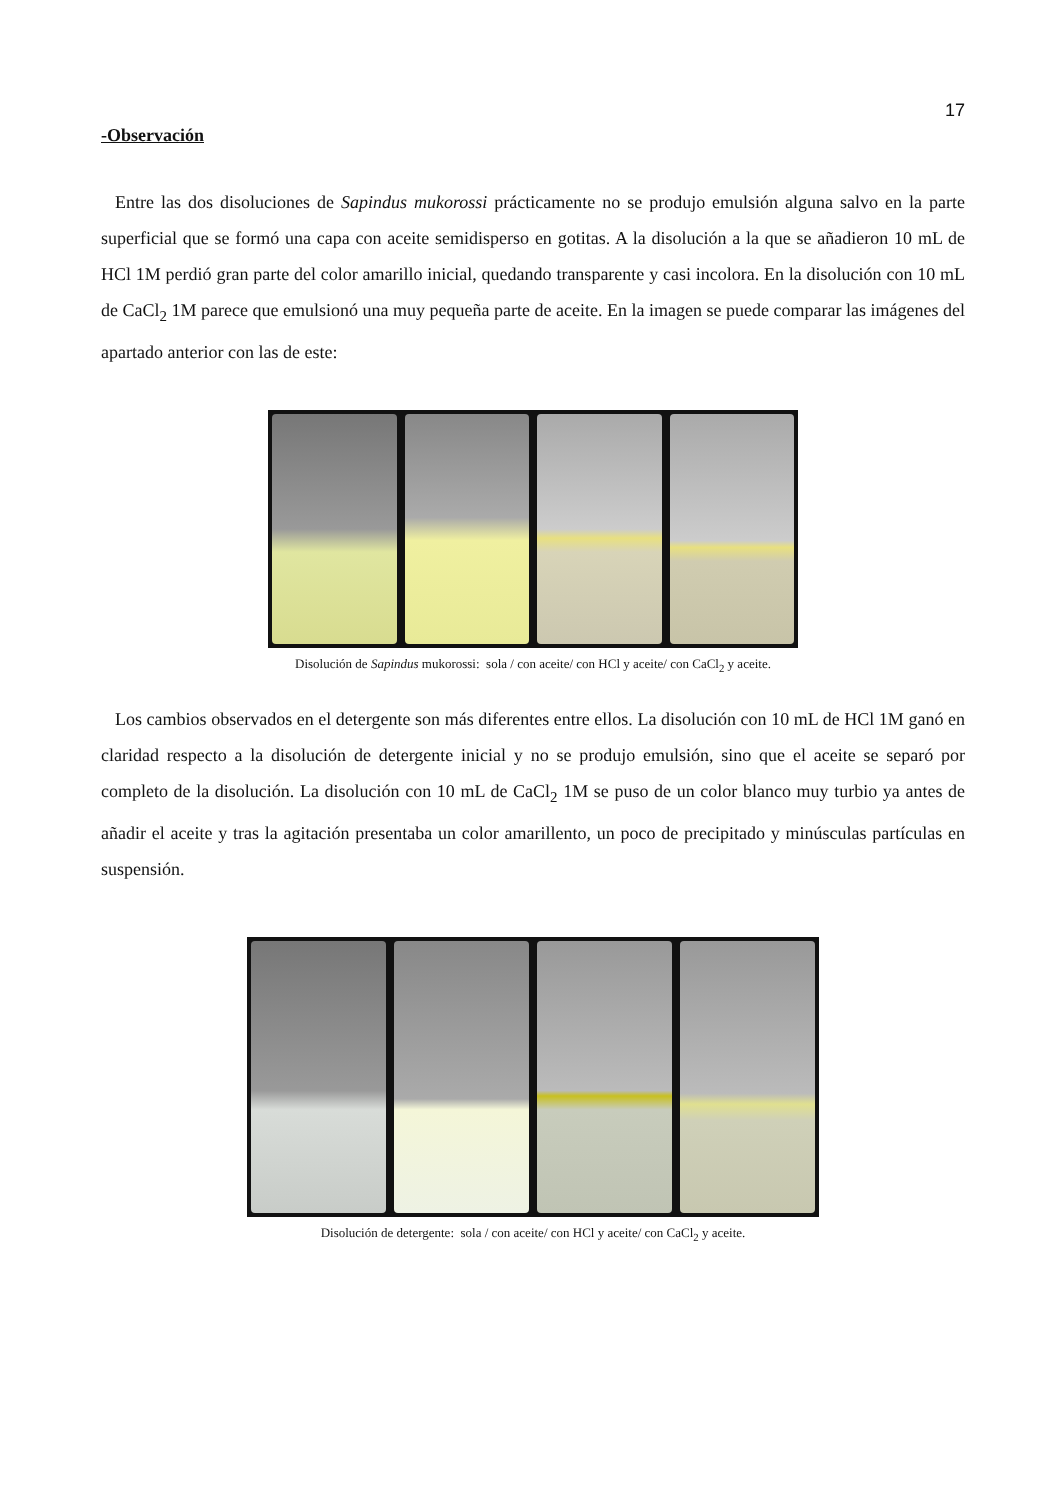17
-Observación
Entre las dos disoluciones de Sapindus mukorossi prácticamente no se produjo emulsión alguna salvo en la parte superficial que se formó una capa con aceite semidisperso en gotitas. A la disolución a la que se añadieron 10 mL de HCl 1M perdió gran parte del color amarillo inicial, quedando transparente y casi incolora. En la disolución con 10 mL de CaCl<sub>2</sub> 1M parece que emulsionó una muy pequeña parte de aceite. En la imagen se puede comparar las imágenes del apartado anterior con las de este:
Disolución de Sapindus mukorossi: sola / con aceite/ con HCl y aceite/ con CaCl<sub>2</sub> y aceite.
Los cambios observados en el detergente son más diferentes entre ellos. La disolución con 10 mL de HCl 1M ganó en claridad respecto a la disolución de detergente inicial y no se produjo emulsión, sino que el aceite se separó por completo de la disolución. La disolución con 10 mL de CaCl<sub>2</sub> 1M se puso de un color blanco muy turbio ya antes de añadir el aceite y tras la agitación presentaba un color amarillento, un poco de precipitado y minúsculas partículas en suspensión.
Disolución de detergente: sola / con aceite/ con HCl y aceite/ con CaCl<sub>2</sub> y aceite.